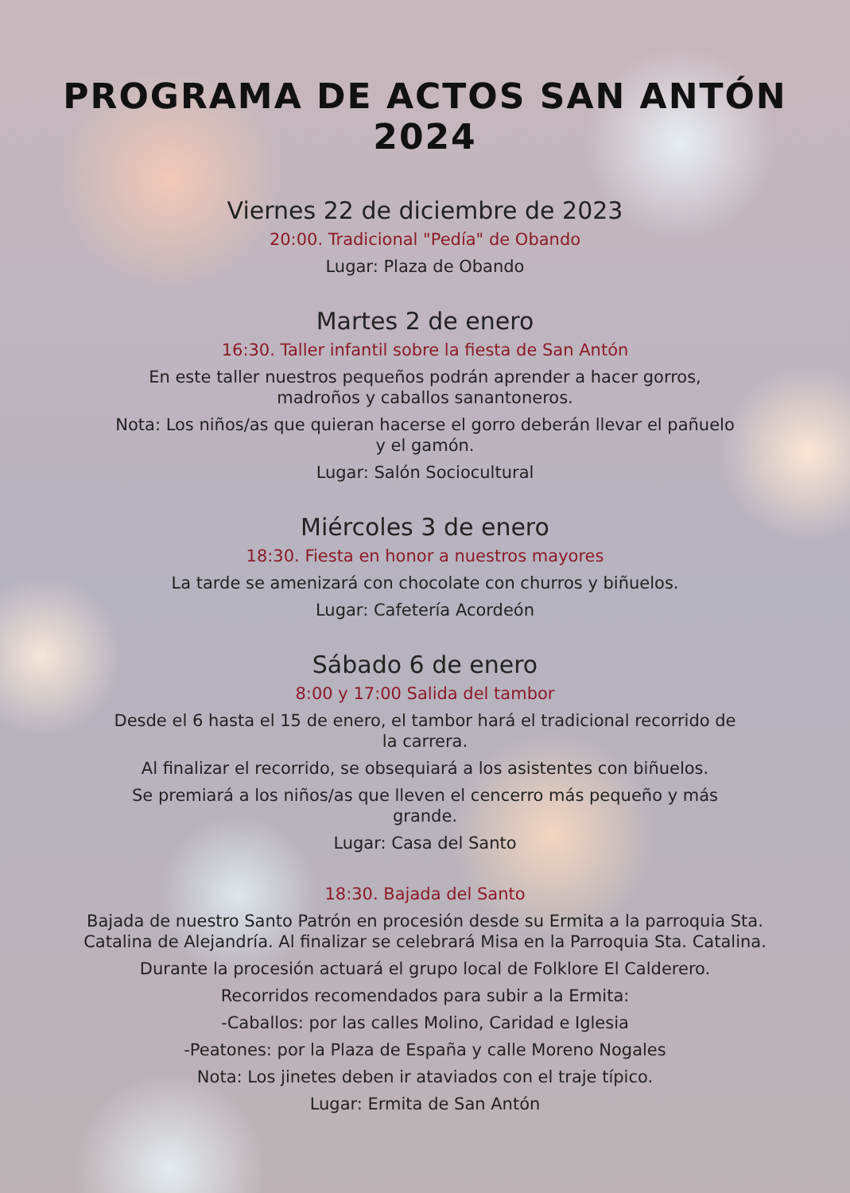PROGRAMA DE ACTOS SAN ANTÓN 2024
Viernes 22 de diciembre de 2023
20:00. Tradicional "Pedía" de Obando
Lugar: Plaza de Obando
Martes 2 de enero
16:30. Taller infantil sobre la fiesta de San Antón
En este taller nuestros pequeños podrán aprender a hacer gorros,
madroños y caballos sanantoneros.
Nota: Los niños/as que quieran hacerse el gorro deberán llevar el pañuelo
y el gamón.
Lugar: Salón Sociocultural
Miércoles 3 de enero
18:30. Fiesta en honor a nuestros mayores
La tarde se amenizará con chocolate con churros y biñuelos.
Lugar: Cafetería Acordeón
Sábado 6 de enero
8:00 y 17:00 Salida del tambor
Desde el 6 hasta el 15 de enero, el tambor hará el tradicional recorrido de
la carrera.
Al finalizar el recorrido, se obsequiará a los asistentes con biñuelos.
Se premiará a los niños/as que lleven el cencerro más pequeño y más
grande.
Lugar: Casa del Santo
18:30. Bajada del Santo
Bajada de nuestro Santo Patrón en procesión desde su Ermita a la parroquia Sta.
Catalina de Alejandría. Al finalizar se celebrará Misa en la Parroquia Sta. Catalina.
Durante la procesión actuará el grupo local de Folklore El Calderero.
Recorridos recomendados para subir a la Ermita:
-Caballos: por las calles Molino, Caridad e Iglesia
-Peatones: por la Plaza de España y calle Moreno Nogales
Nota: Los jinetes deben ir ataviados con el traje típico.
Lugar: Ermita de San Antón